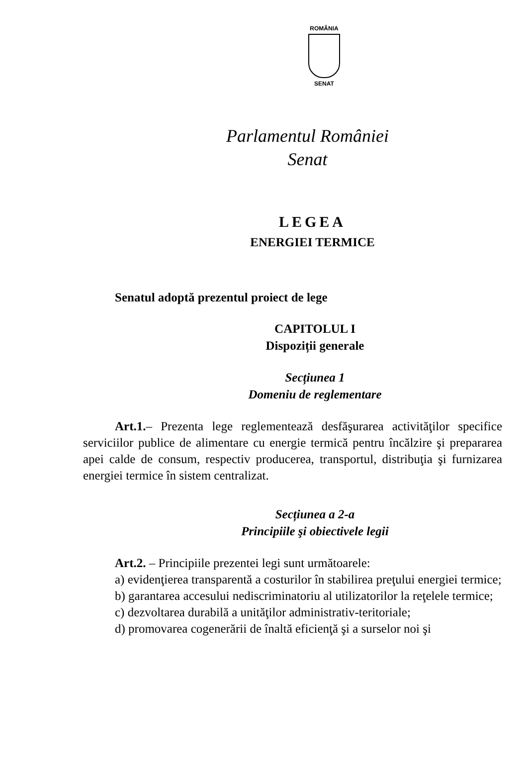ROMÂNIA
SENAT
Parlamentul României
Senat
LEGEA
ENERGIEI TERMICE
Senatul adoptă prezentul proiect de lege
CAPITOLUL I
Dispoziții generale
Secțiunea 1
Domeniu de reglementare
Art.1.– Prezenta lege reglementează desfăşurarea activităţilor specifice serviciilor publice de alimentare cu energie termică pentru încălzire şi prepararea apei calde de consum, respectiv producerea, transportul, distribuţia şi furnizarea energiei termice în sistem centralizat.
Secțiunea a 2-a
Principiile şi obiectivele legii
Art.2. – Principiile prezentei legi sunt următoarele:
a) evidenţierea transparentă a costurilor în stabilirea preţului energiei termice;
b) garantarea accesului nediscriminatoriu al utilizatorilor la reţelele termice;
c) dezvoltarea durabilă a unităţilor administrativ-teritoriale;
d) promovarea cogenerării de înaltă eficienţă şi a surselor noi şi